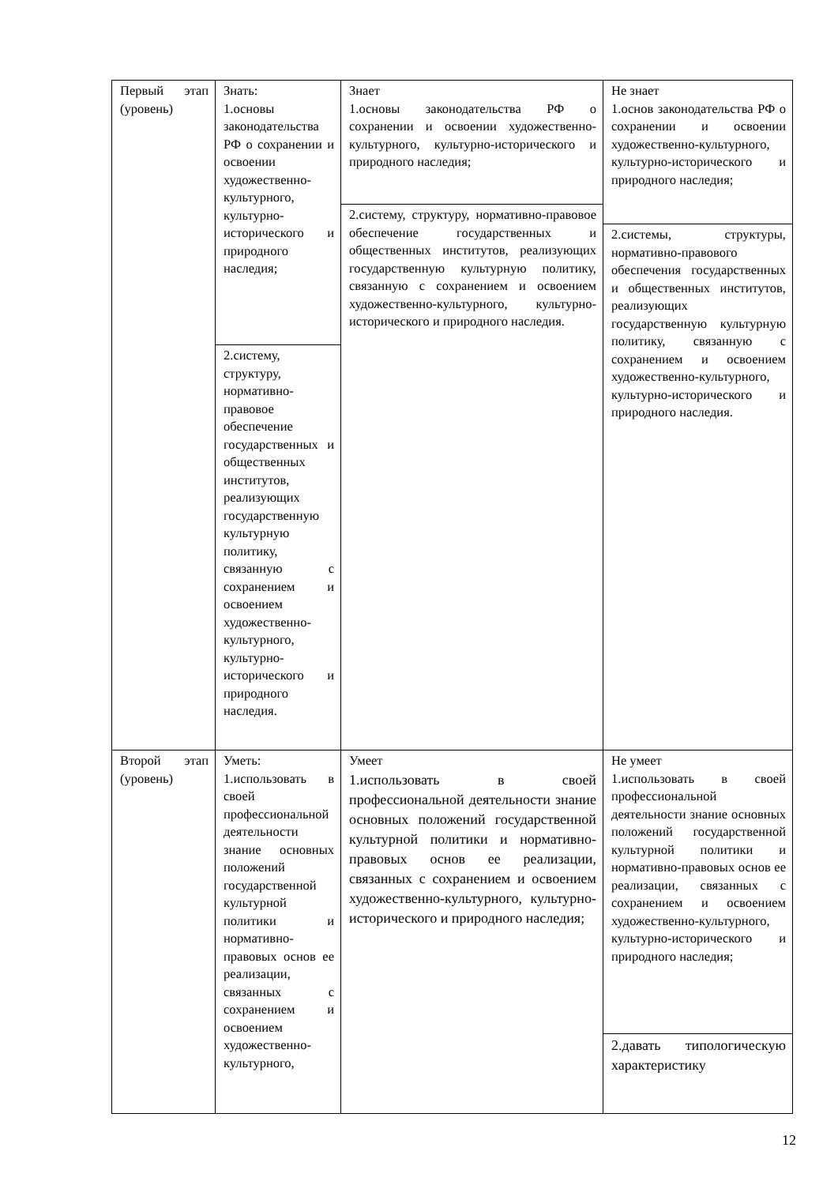| Первый этап (уровень) | Знать: 1.основы законодательства РФ о сохранении и освоении художественно-культурного, культурно-исторического и природного наследия; 2.систему, структуру, нормативно-правовое обеспечение государственных и общественных институтов, реализующих государственную культурную политику, связанную с сохранением и освоением художественно-культурного, культурно-исторического и природного наследия. | Знает 1.основы законодательства РФ о сохранении и освоении художественно-культурного, культурно-исторического и природного наследия; 2.систему, структуру, нормативно-правовое обеспечение государственных и общественных институтов, реализующих государственную культурную политику, связанную с сохранением и освоением художественно-культурного, культурно-исторического и природного наследия. | Не знает 1.основ законодательства РФ о сохранении и освоении художественно-культурного, культурно-исторического и природного наследия; 2.системы, структуры, нормативно-правового обеспечения государственных и общественных институтов, реализующих государственную культурную политику, связанную с сохранением и освоением художественно-культурного, культурно-исторического и природного наследия. |
| Второй этап (уровень) | Уметь: 1.использовать в своей профессиональной деятельности знание основных положений государственной культурной политики и нормативно-правовых основ ее реализации, связанных с сохранением и освоением художественно-культурного, | Умеет 1.использовать в своей профессиональной деятельности знание основных положений государственной культурной политики и нормативно-правовых основ ее реализации, связанных с сохранением и освоением художественно-культурного, культурно-исторического и природного наследия; | Не умеет 1.использовать в своей профессиональной деятельности знание основных положений государственной культурной политики и нормативно-правовых основ ее реализации, связанных с сохранением и освоением художественно-культурного, культурно-исторического и природного наследия; 2.давать типологическую характеристику |
12